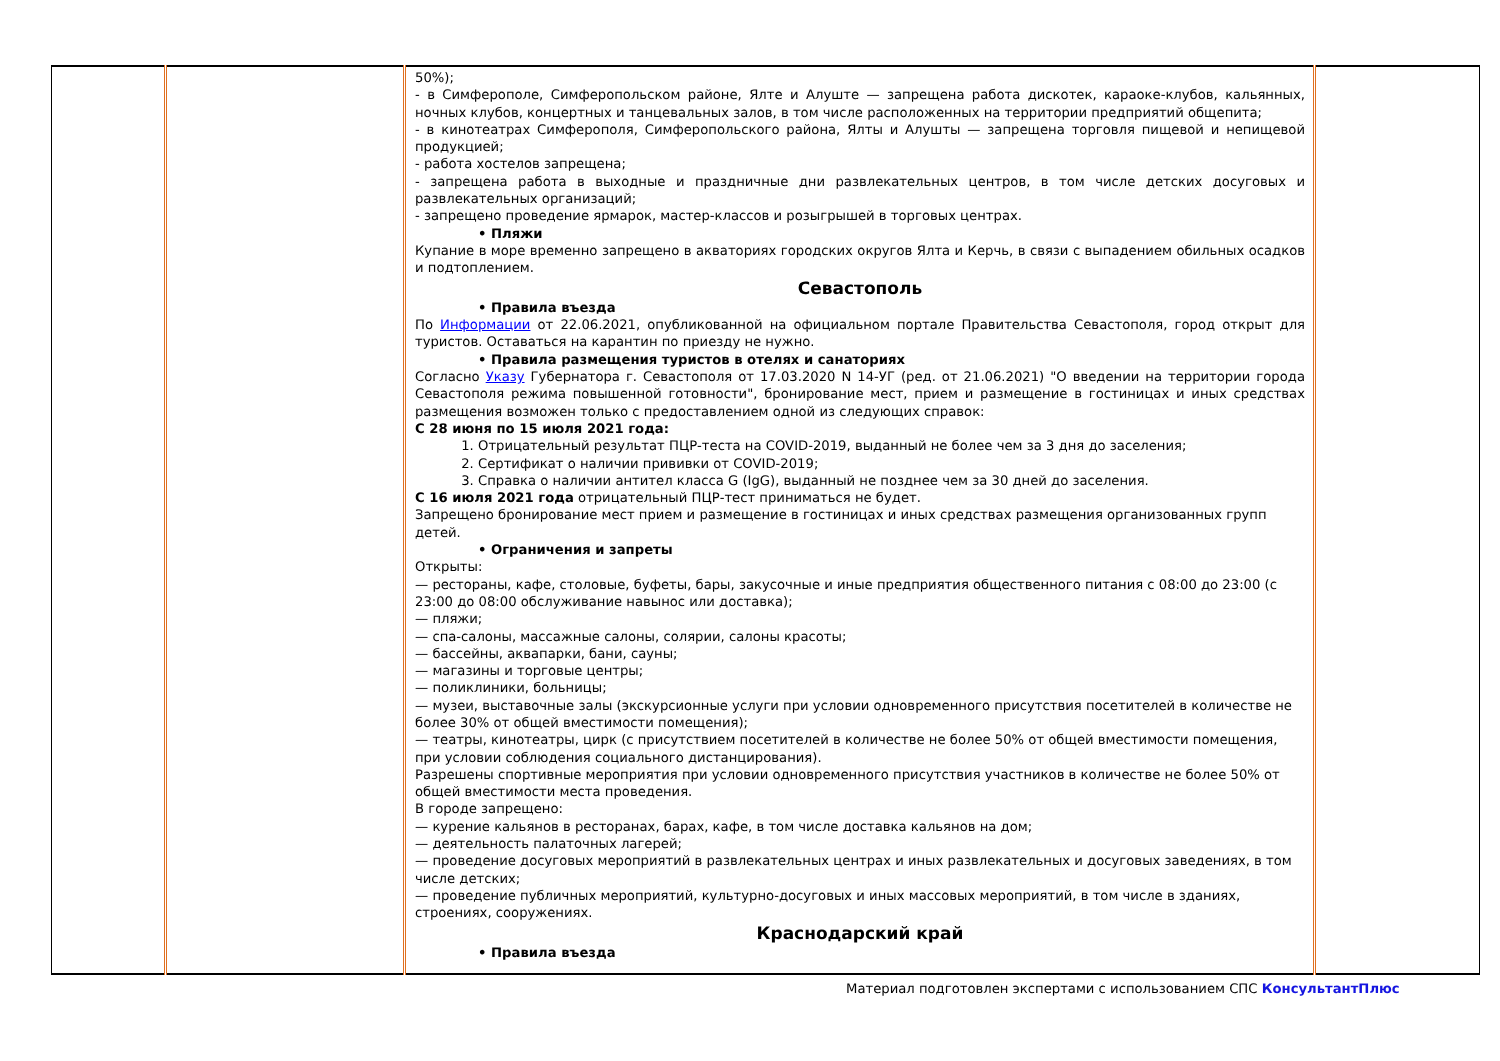| | | 50%); - в Симферополе, Симферопольском районе, Ялте и Алуште — запрещена работа дискотек, караоке-клубов, кальянных, ночных клубов, концертных и танцевальных залов, в том числе расположенных на территории предприятий общепита; - в кинотеатрах Симферополя, Симферопольского района, Ялты и Алушты — запрещена торговля пищевой и непищевой продукцией; - работа хостелов запрещена; - запрещена работа в выходные и праздничные дни развлекательных центров, в том числе детских досуговых и развлекательных организаций; - запрещено проведение ярмарок, мастер-классов и розыгрышей в торговых центрах. • Пляжи Купание в море временно запрещено в акваториях городских округов Ялта и Керчь, в связи с выпадением обильных осадков и подтоплением. Севастополь • Правила въезда По Информации от 22.06.2021, опубликованной на официальном портале Правительства Севастополя, город открыт для туристов. Оставаться на карантин по приезду не нужно. • Правила размещения туристов в отелях и санаториях Согласно Указу Губернатора г. Севастополя от 17.03.2020 N 14-УГ (ред. от 21.06.2021) "О введении на территории города Севастополя режима повышенной готовности", бронирование мест, прием и размещение в гостиницах и иных средствах размещения возможен только с предоставлением одной из следующих справок: С 28 июня по 15 июля 2021 года: 1. Отрицательный результат ПЦР-теста на COVID-2019, выданный не более чем за 3 дня до заселения; 2. Сертификат о наличии прививки от COVID-2019; 3. Справка о наличии антител класса G (IgG), выданный не позднее чем за 30 дней до заселения. С 16 июля 2021 года отрицательный ПЦР-тест приниматься не будет. Запрещено бронирование мест прием и размещение в гостиницах и иных средствах размещения организованных групп детей. • Ограничения и запреты Открыты: — рестораны, кафе, столовые, буфеты, бары, закусочные и иные предприятия общественного питания с 08:00 до 23:00 (с 23:00 до 08:00 обслуживание навынос или доставка); — пляжи; — спа-салоны, массажные салоны, солярии, салоны красоты; — бассейны, аквапарки, бани, сауны; — магазины и торговые центры; — поликлиники, больницы; — музеи, выставочные залы (экскурсионные услуги при условии одновременного присутствия посетителей в количестве не более 30% от общей вместимости помещения); — театры, кинотеатры, цирк (с присутствием посетителей в количестве не более 50% от общей вместимости помещения, при условии соблюдения социального дистанцирования). Разрешены спортивные мероприятия при условии одновременного присутствия участников в количестве не более 50% от общей вместимости места проведения. В городе запрещено: — курение кальянов в ресторанах, барах, кафе, в том числе доставка кальянов на дом; — деятельность палаточных лагерей; — проведение досуговых мероприятий в развлекательных центрах и иных развлекательных и досуговых заведениях, в том числе детских; — проведение публичных мероприятий, культурно-досуговых и иных массовых мероприятий, в том числе в зданиях, строениях, сооружениях. Краснодарский край • Правила въезда | |
Материал подготовлен экспертами с использованием СПС КонсультантПлюс